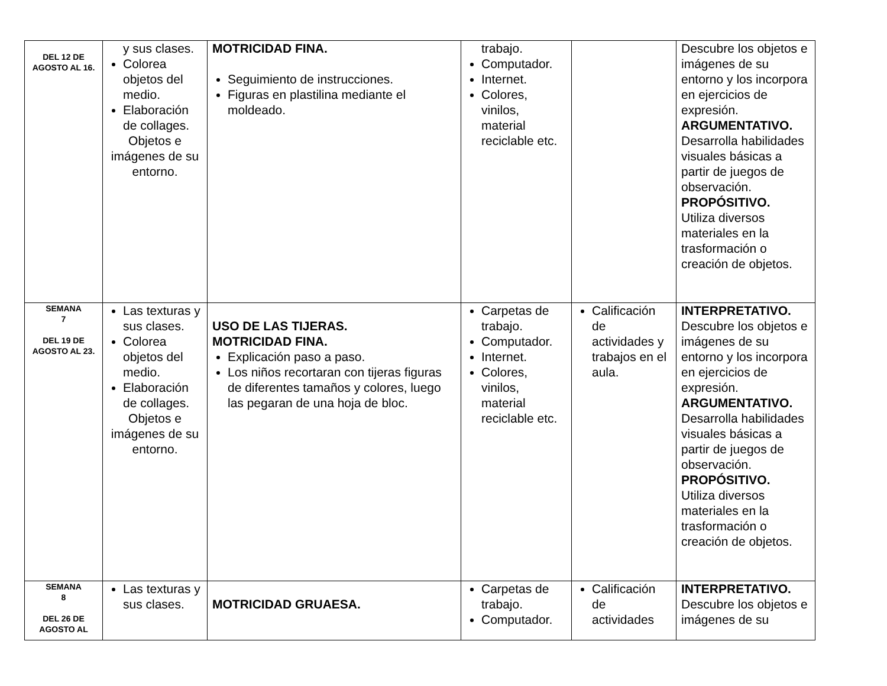| DEL 12 DE AGOSTO AL 16. | y sus clases. Colorea objetos del medio. Elaboración de collages. Objetos e imágenes de su entorno. | MOTRICIDAD FINA. Seguimiento de instrucciones. Figuras en plastilina mediante el moldeado. | trabajo. Computador. Internet. Colores, vinilos, material reciclable etc. | | Descubre los objetos e imágenes de su entorno y los incorpora en ejercicios de expresión. ARGUMENTATIVO. Desarrolla habilidades visuales básicas a partir de juegos de observación. PROPÓSITIVO. Utiliza diversos materiales en la trasformación o creación de objetos. |
| SEMANA 7 DEL 19 DE AGOSTO AL 23. | Las texturas y sus clases. Colorea objetos del medio. Elaboración de collages. Objetos e imágenes de su entorno. | USO DE LAS TIJERAS. MOTRICIDAD FINA. Explicación paso a paso. Los niños recortaran con tijeras figuras de diferentes tamaños y colores, luego las pegaran de una hoja de bloc. | Carpetas de trabajo. Computador. Internet. Colores, vinilos, material reciclable etc. | Calificación de actividades y trabajos en el aula. | INTERPRETATIVO. Descubre los objetos e imágenes de su entorno y los incorpora en ejercicios de expresión. ARGUMENTATIVO. Desarrolla habilidades visuales básicas a partir de juegos de observación. PROPÓSITIVO. Utiliza diversos materiales en la trasformación o creación de objetos. |
| SEMANA 8 DEL 26 DE AGOSTO AL | Las texturas y sus clases. | MOTRICIDAD GRUAESA. | Carpetas de trabajo. Computador. | Calificación de actividades | INTERPRETATIVO. Descubre los objetos e imágenes de su |